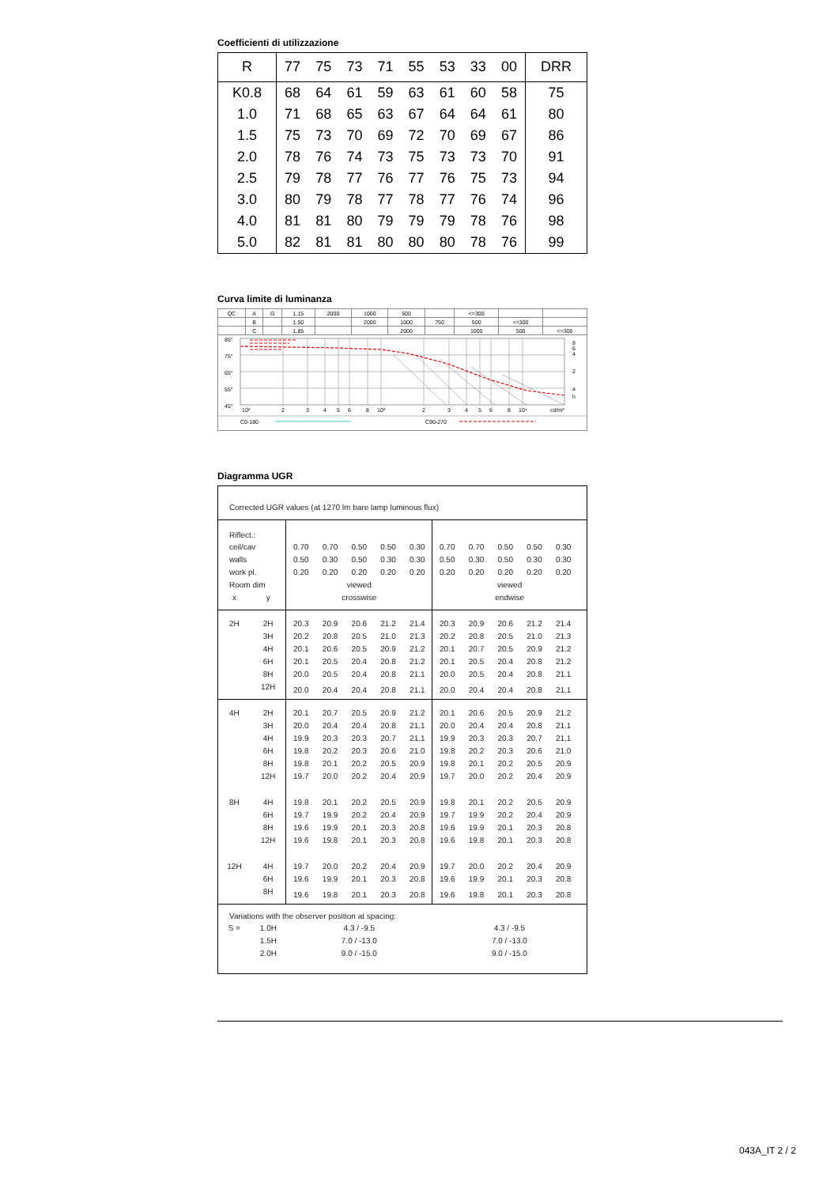Coefficienti di utilizzazione
| R | 77 | 75 | 73 | 71 | 55 | 53 | 33 | 00 | DRR |
| --- | --- | --- | --- | --- | --- | --- | --- | --- | --- |
| K0.8 | 68 | 64 | 61 | 59 | 63 | 61 | 60 | 58 | 75 |
| 1.0 | 71 | 68 | 65 | 63 | 67 | 64 | 64 | 61 | 80 |
| 1.5 | 75 | 73 | 70 | 69 | 72 | 70 | 69 | 67 | 86 |
| 2.0 | 78 | 76 | 74 | 73 | 75 | 73 | 73 | 70 | 91 |
| 2.5 | 79 | 78 | 77 | 76 | 77 | 76 | 75 | 73 | 94 |
| 3.0 | 80 | 79 | 78 | 77 | 78 | 77 | 76 | 74 | 96 |
| 4.0 | 81 | 81 | 80 | 79 | 79 | 79 | 78 | 76 | 98 |
| 5.0 | 82 | 81 | 81 | 80 | 80 | 80 | 78 | 76 | 99 |
Curva limite di luminanza
| QC | A | G | 1.15 | 2000 | 1000 | 500 | | <=300 | | |
| | B | | 1.50 | | 2000 | 1000 | 750 | 500 | <=300 | |
| | C | | 1.85 | | | 2000 | | 1000 | 500 | <=300 |
85°
75°
65°
55°
45°
10²
2
3
4
5
6
8
10³
2
3
4
5
6
8
10⁴
cd/m²
8
6
4
2
a
h
C0-180
C90-270
Diagramma UGR
| Corrected UGR values (at 1270 lm bare lamp luminous flux) | | | | | | | | | | | | |
| Riflect.: | | | | | | | | | | | | |
| ceil/cav | | 0.70 | 0.70 | 0.50 | 0.50 | 0.30 | 0.70 | 0.70 | 0.50 | 0.50 | 0.30 | |
| walls | | 0.50 | 0.30 | 0.50 | 0.30 | 0.30 | 0.50 | 0.30 | 0.50 | 0.30 | 0.30 | |
| work pl. | | 0.20 | 0.20 | 0.20 | 0.20 | 0.20 | 0.20 | 0.20 | 0.20 | 0.20 | 0.20 | |
| Room dim | | viewed | | | | | viewed | | | | | |
| x | y | crosswise | | | | | endwise | | | | | |
| 2H | 2H | 20.3 | 20.9 | 20.6 | 21.2 | 21.4 | 20.3 | 20.9 | 20.6 | 21.2 | 21.4 | |
| | 3H | 20.2 | 20.8 | 20.5 | 21.0 | 21.3 | 20.2 | 20.8 | 20.5 | 21.0 | 21.3 | |
| | 4H | 20.1 | 20.6 | 20.5 | 20.9 | 21.2 | 20.1 | 20.7 | 20.5 | 20.9 | 21.2 | |
| | 6H | 20.1 | 20.5 | 20.4 | 20.8 | 21.2 | 20.1 | 20.5 | 20.4 | 20.8 | 21.2 | |
| | 8H | 20.0 | 20.5 | 20.4 | 20.8 | 21.1 | 20.0 | 20.5 | 20.4 | 20.8 | 21.1 | |
| | 12H | 20.0 | 20.4 | 20.4 | 20.8 | 21.1 | 20.0 | 20.4 | 20.4 | 20.8 | 21.1 | |
| 4H | 2H | 20.1 | 20.7 | 20.5 | 20.9 | 21.2 | 20.1 | 20.6 | 20.5 | 20.9 | 21.2 | |
| | 3H | 20.0 | 20.4 | 20.4 | 20.8 | 21.1 | 20.0 | 20.4 | 20.4 | 20.8 | 21.1 | |
| | 4H | 19.9 | 20.3 | 20.3 | 20.7 | 21.1 | 19.9 | 20.3 | 20.3 | 20.7 | 21.1 | |
| | 6H | 19.8 | 20.2 | 20.3 | 20.6 | 21.0 | 19.8 | 20.2 | 20.3 | 20.6 | 21.0 | |
| | 8H | 19.8 | 20.1 | 20.2 | 20.5 | 20.9 | 19.8 | 20.1 | 20.2 | 20.5 | 20.9 | |
| | 12H | 19.7 | 20.0 | 20.2 | 20.4 | 20.9 | 19.7 | 20.0 | 20.2 | 20.4 | 20.9 | |
| 8H | 4H | 19.8 | 20.1 | 20.2 | 20.5 | 20.9 | 19.8 | 20.1 | 20.2 | 20.5 | 20.9 | |
| | 6H | 19.7 | 19.9 | 20.2 | 20.4 | 20.9 | 19.7 | 19.9 | 20.2 | 20.4 | 20.9 | |
| | 8H | 19.6 | 19.9 | 20.1 | 20.3 | 20.8 | 19.6 | 19.9 | 20.1 | 20.3 | 20.8 | |
| | 12H | 19.6 | 19.8 | 20.1 | 20.3 | 20.8 | 19.6 | 19.8 | 20.1 | 20.3 | 20.8 | |
| 12H | 4H | 19.7 | 20.0 | 20.2 | 20.4 | 20.9 | 19.7 | 20.0 | 20.2 | 20.4 | 20.9 | |
| | 6H | 19.6 | 19.9 | 20.1 | 20.3 | 20.8 | 19.6 | 19.9 | 20.1 | 20.3 | 20.8 | |
| | 8H | 19.6 | 19.8 | 20.1 | 20.3 | 20.8 | 19.6 | 19.8 | 20.1 | 20.3 | 20.8 | |
| Variations with the observer position at spacing: | | | | | | | | | | | | |
| S = | 1.0H | 4.3 / -9.5 | | | | | 4.3 / -9.5 | | | | | |
| | 1.5H | 7.0 / -13.0 | | | | | 7.0 / -13.0 | | | | | |
| | 2.0H | 9.0 / -15.0 | | | | | 9.0 / -15.0 | | | | | |
043A_IT 2 / 2